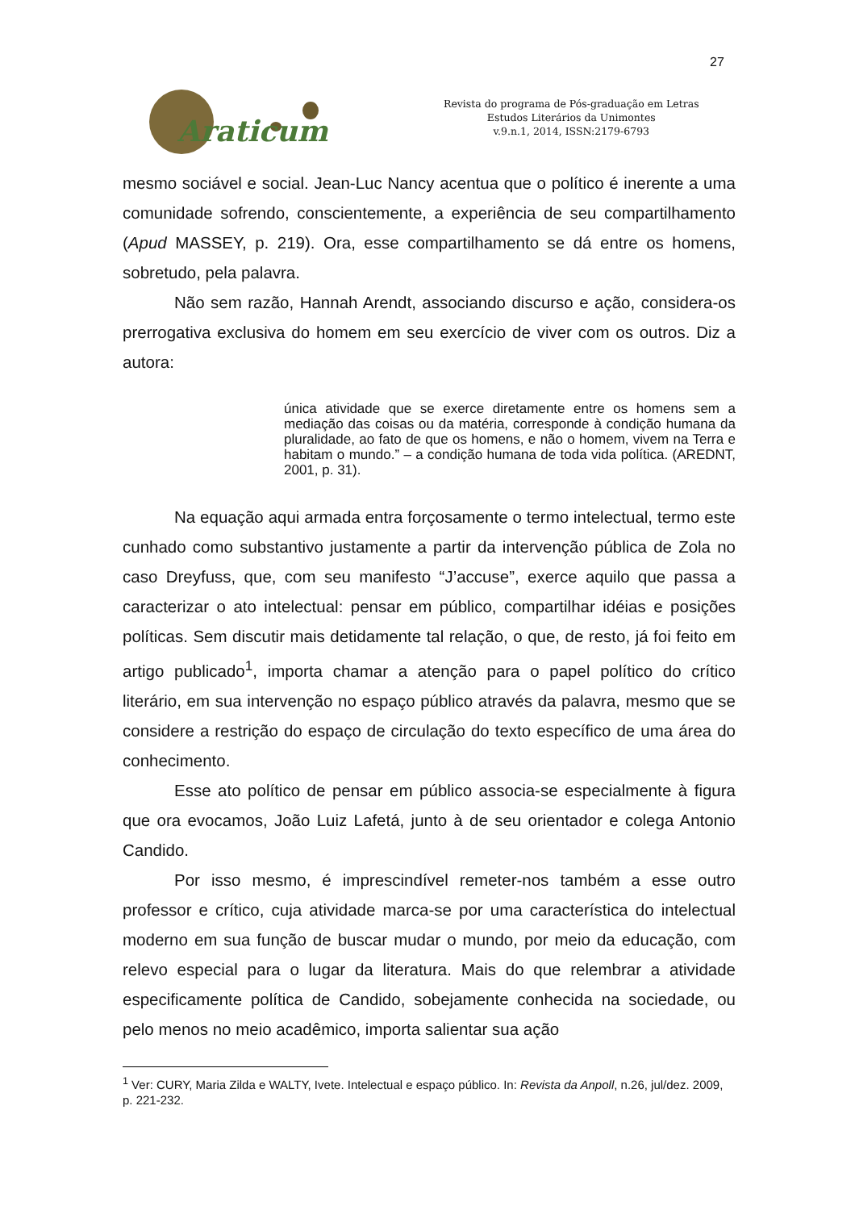27
Araticum
Revista do programa de Pós-graduação em Letras
Estudos Literários da Unimontes
v.9.n.1, 2014, ISSN:2179-6793
mesmo sociável e social. Jean-Luc Nancy acentua que o político é inerente a uma comunidade sofrendo, conscientemente, a experiência de seu compartilhamento (Apud MASSEY, p. 219). Ora, esse compartilhamento se dá entre os homens, sobretudo, pela palavra.
Não sem razão, Hannah Arendt, associando discurso e ação, considera-os prerrogativa exclusiva do homem em seu exercício de viver com os outros. Diz a autora:
única atividade que se exerce diretamente entre os homens sem a mediação das coisas ou da matéria, corresponde à condição humana da pluralidade, ao fato de que os homens, e não o homem, vivem na Terra e habitam o mundo.” – a condição humana de toda vida política. (AREDNT, 2001, p. 31).
Na equação aqui armada entra forçosamente o termo intelectual, termo este cunhado como substantivo justamente a partir da intervenção pública de Zola no caso Dreyfuss, que, com seu manifesto “J’accuse”, exerce aquilo que passa a caracterizar o ato intelectual: pensar em público, compartilhar idéias e posições políticas. Sem discutir mais detidamente tal relação, o que, de resto, já foi feito em artigo publicado<sup>1</sup>, importa chamar a atenção para o papel político do crítico literário, em sua intervenção no espaço público através da palavra, mesmo que se considere a restrição do espaço de circulação do texto específico de uma área do conhecimento.
Esse ato político de pensar em público associa-se especialmente à figura que ora evocamos, João Luiz Lafetá, junto à de seu orientador e colega Antonio Candido.
Por isso mesmo, é imprescindível remeter-nos também a esse outro professor e crítico, cuja atividade marca-se por uma característica do intelectual moderno em sua função de buscar mudar o mundo, por meio da educação, com relevo especial para o lugar da literatura. Mais do que relembrar a atividade especificamente política de Candido, sobejamente conhecida na sociedade, ou pelo menos no meio acadêmico, importa salientar sua ação
<sup>1</sup> Ver: CURY, Maria Zilda e WALTY, Ivete. Intelectual e espaço público. In: Revista da Anpoll, n.26, jul/dez. 2009, p. 221-232.